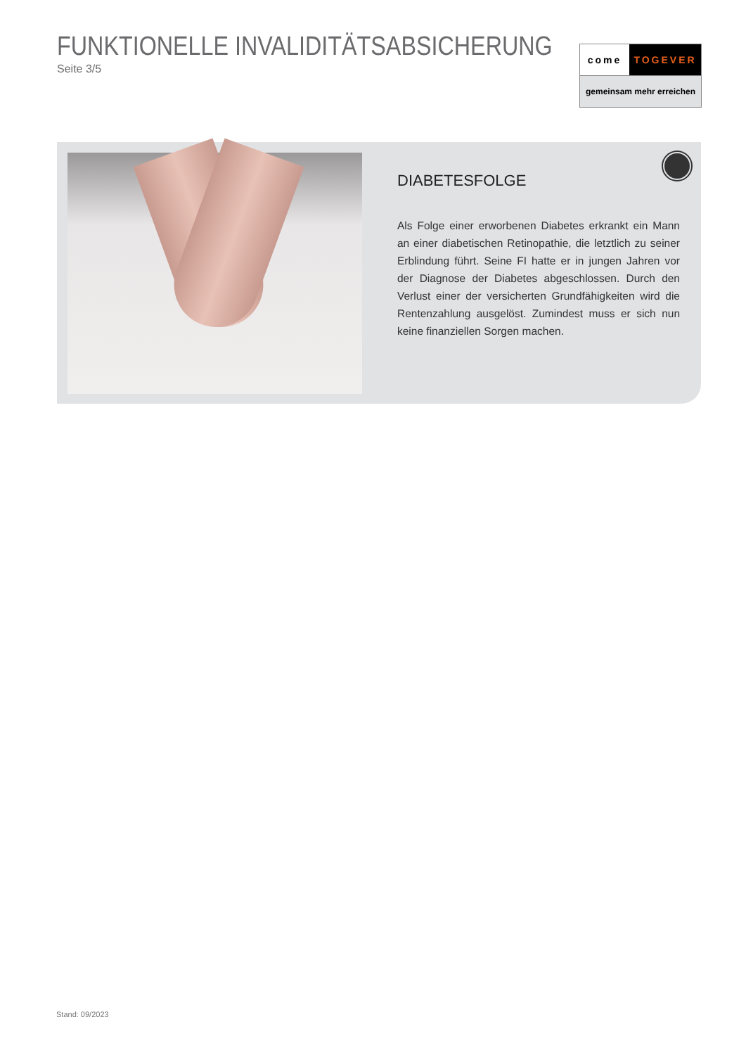FUNKTIONELLE INVALIDITÄTSABSICHERUNG
Seite 3/5
come TOGEVER
gemeinsam mehr erreichen
DIABETESFOLGE
Als Folge einer erworbenen Diabetes erkrankt ein Mann an einer diabetischen Retinopathie, die letztlich zu seiner Erblindung führt. Seine FI hatte er in jungen Jahren vor der Diagnose der Diabetes abgeschlossen. Durch den Verlust einer der versicherten Grund­fähigkeiten wird die Rentenzahlung ausgelöst. Zumindest muss er sich nun keine finanziellen Sorgen machen.
Stand: 09/2023